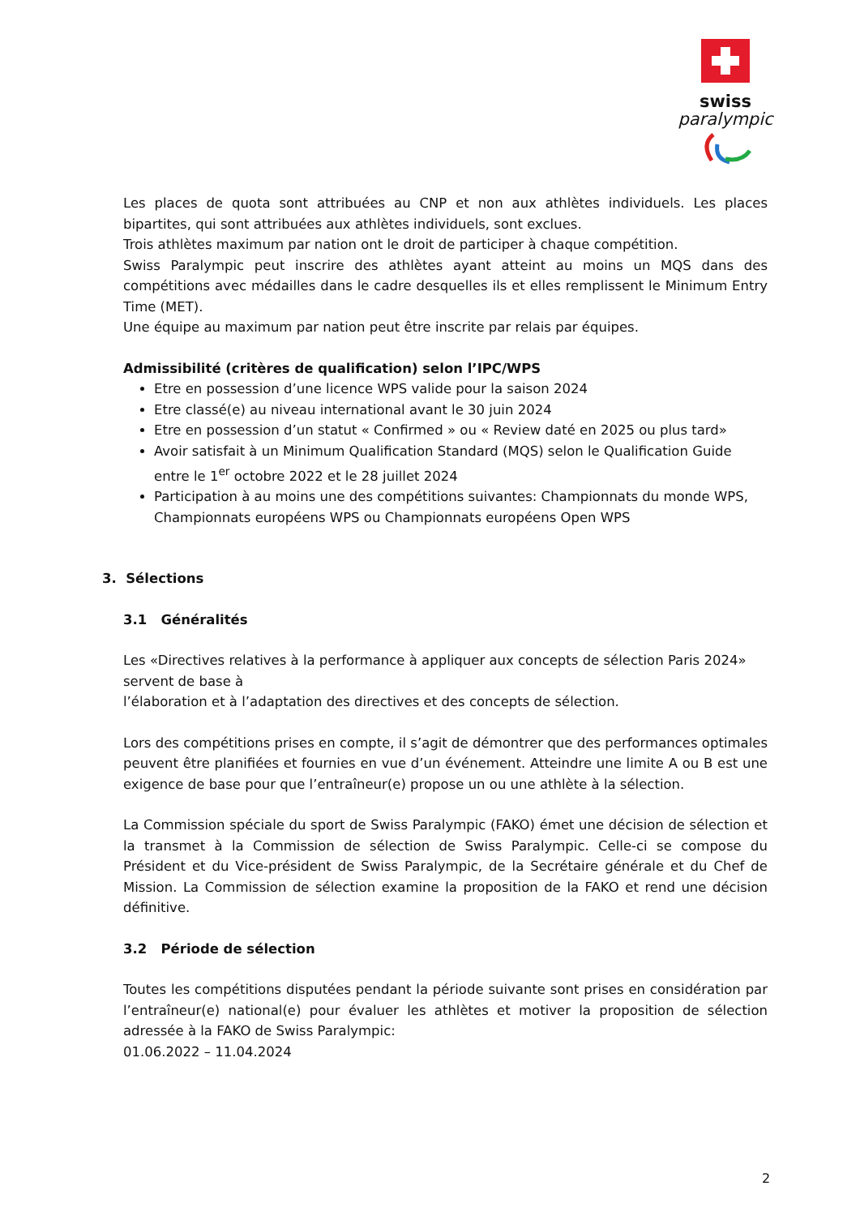swiss
paralympic
Les places de quota sont attribuées au CNP et non aux athlètes individuels. Les places bipartites, qui sont attribuées aux athlètes individuels, sont exclues.
Trois athlètes maximum par nation ont le droit de participer à chaque compétition.
Swiss Paralympic peut inscrire des athlètes ayant atteint au moins un MQS dans des compétitions avec médailles dans le cadre desquelles ils et elles remplissent le Minimum Entry Time (MET).
Une équipe au maximum par nation peut être inscrite par relais par équipes.
Admissibilité (critères de qualification) selon l’IPC/WPS
Etre en possession d’une licence WPS valide pour la saison 2024
Etre classé(e) au niveau international avant le 30 juin 2024
Etre en possession d’un statut « Confirmed » ou « Review daté en 2025 ou plus tard»
Avoir satisfait à un Minimum Qualification Standard (MQS) selon le Qualification Guide entre le 1<sup>er</sup> octobre 2022 et le 28 juillet 2024
Participation à au moins une des compétitions suivantes: Championnats du monde WPS, Championnats européens WPS ou Championnats européens Open WPS
3. Sélections
3.1 Généralités
Les «Directives relatives à la performance à appliquer aux concepts de sélection Paris 2024» servent de base à
l’élaboration et à l’adaptation des directives et des concepts de sélection.
Lors des compétitions prises en compte, il s’agit de démontrer que des performances optimales peuvent être planifiées et fournies en vue d’un événement. Atteindre une limite A ou B est une exigence de base pour que l’entraîneur(e) propose un ou une athlète à la sélection.
La Commission spéciale du sport de Swiss Paralympic (FAKO) émet une décision de sélection et la transmet à la Commission de sélection de Swiss Paralympic. Celle-ci se compose du Président et du Vice-président de Swiss Paralympic, de la Secrétaire générale et du Chef de Mission. La Commission de sélection examine la proposition de la FAKO et rend une décision définitive.
3.2 Période de sélection
Toutes les compétitions disputées pendant la période suivante sont prises en considération par l’entraîneur(e) national(e) pour évaluer les athlètes et motiver la proposition de sélection adressée à la FAKO de Swiss Paralympic:
01.06.2022 – 11.04.2024
2